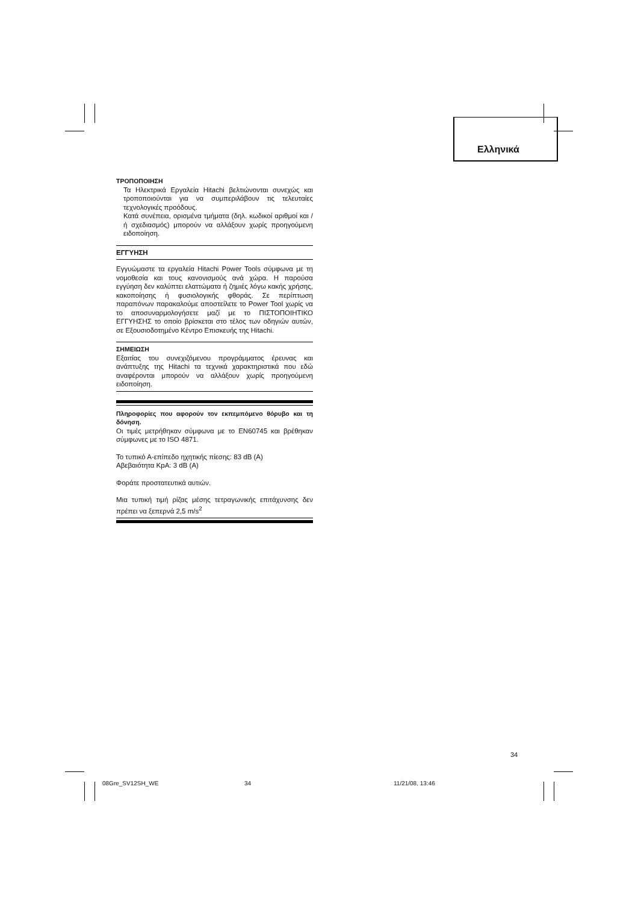Ελληνικά
ΤΡΟΠΟΠΟΙΗΣΗ
Τα Ηλεκτρικά Εργαλεία Hitachi βελτιώνονται συνεχώς και τροποποιούνται για να συμπεριλάβουν τις τελευταίες τεχνολογικές προόδους.
Κατά συνέπεια, ορισμένα τμήματα (δηλ. κωδικοί αριθμοί και / ή σχεδιασμός) μπορούν να αλλάξουν χωρίς προηγούμενη ειδοποίηση.
ΕΓΓΥΗΣΗ
Εγγυώμαστε τα εργαλεία Hitachi Power Tools σύμφωνα με τη νομοθεσία και τους κανονισμούς ανά χώρα. Η παρούσα εγγύηση δεν καλύπτει ελαττώματα ή ζημιές λόγω κακής χρήσης, κακοποίησης ή φυσιολογικής φθοράς. Σε περίπτωση παραπόνων παρακαλούμε αποστείλετε το Power Tool χωρίς να το αποσυναρμολογήσετε μαζί με το ΠΙΣΤΟΠΟΙΗΤΙΚΟ ΕΓΓΥΗΣΗΣ το οποίο βρίσκεται στο τέλος των οδηγιών αυτών, σε Εξουσιοδοτημένο Κέντρο Επισκευής της Hitachi.
ΣΗΜΕΙΩΣΗ
Εξαιτίας του συνεχιζόμενου προγράμματος έρευνας και ανάπτυξης της Hitachi τα τεχνικά χαρακτηριστικά που εδώ αναφέρονται μπορούν να αλλάξουν χωρίς προηγούμενη ειδοποίηση.
Πληροφορίες που αφορούν τον εκπεμπόμενο θόρυβο και τη δόνηση.
Οι τιμές μετρήθηκαν σύμφωνα με το EN60745 και βρέθηκαν σύμφωνες με το ISO 4871.
Το τυπικό Α-επίπεδο ηχητικής πίεσης: 83 dB (A)
Αβεβαιότητα KpA: 3 dB (A)
Φοράτε προστατευτικά αυτιών.
Μια τυπική τιμή ρίζας μέσης τετραγωνικής επιτάχυνσης δεν πρέπει να ξεπερνά 2,5 m/s<sup>2</sup>
34
08Gre_SV12SH_WE 34 11/21/08, 13:46